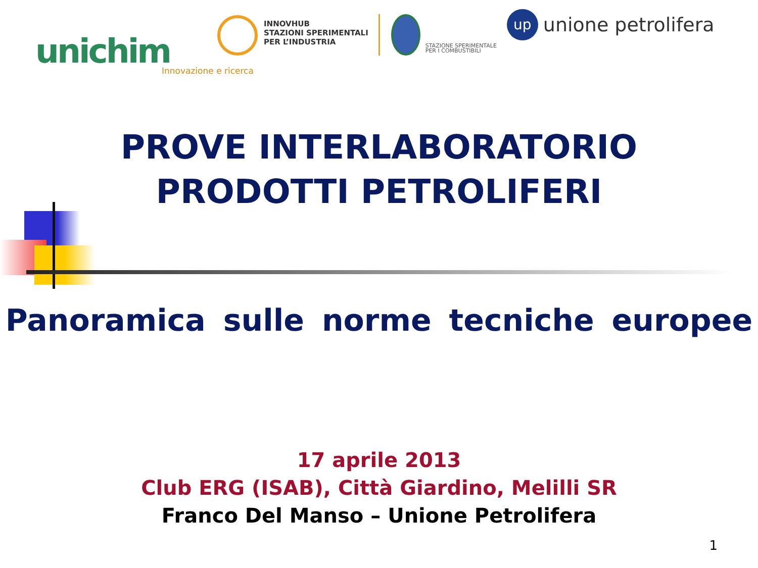unichim
INNOVHUB
STAZIONI SPERIMENTALI
PER L’INDUSTRIA
Innovazione e ricerca
STAZIONE SPERIMENTALE
PER I COMBUSTIBILI
up
unione petrolifera
PROVE INTERLABORATORIO
PRODOTTI PETROLIFERI
Panoramica sulle norme tecniche europee
17 aprile 2013
Club ERG (ISAB), Città Giardino, Melilli SR
Franco Del Manso – Unione Petrolifera
1